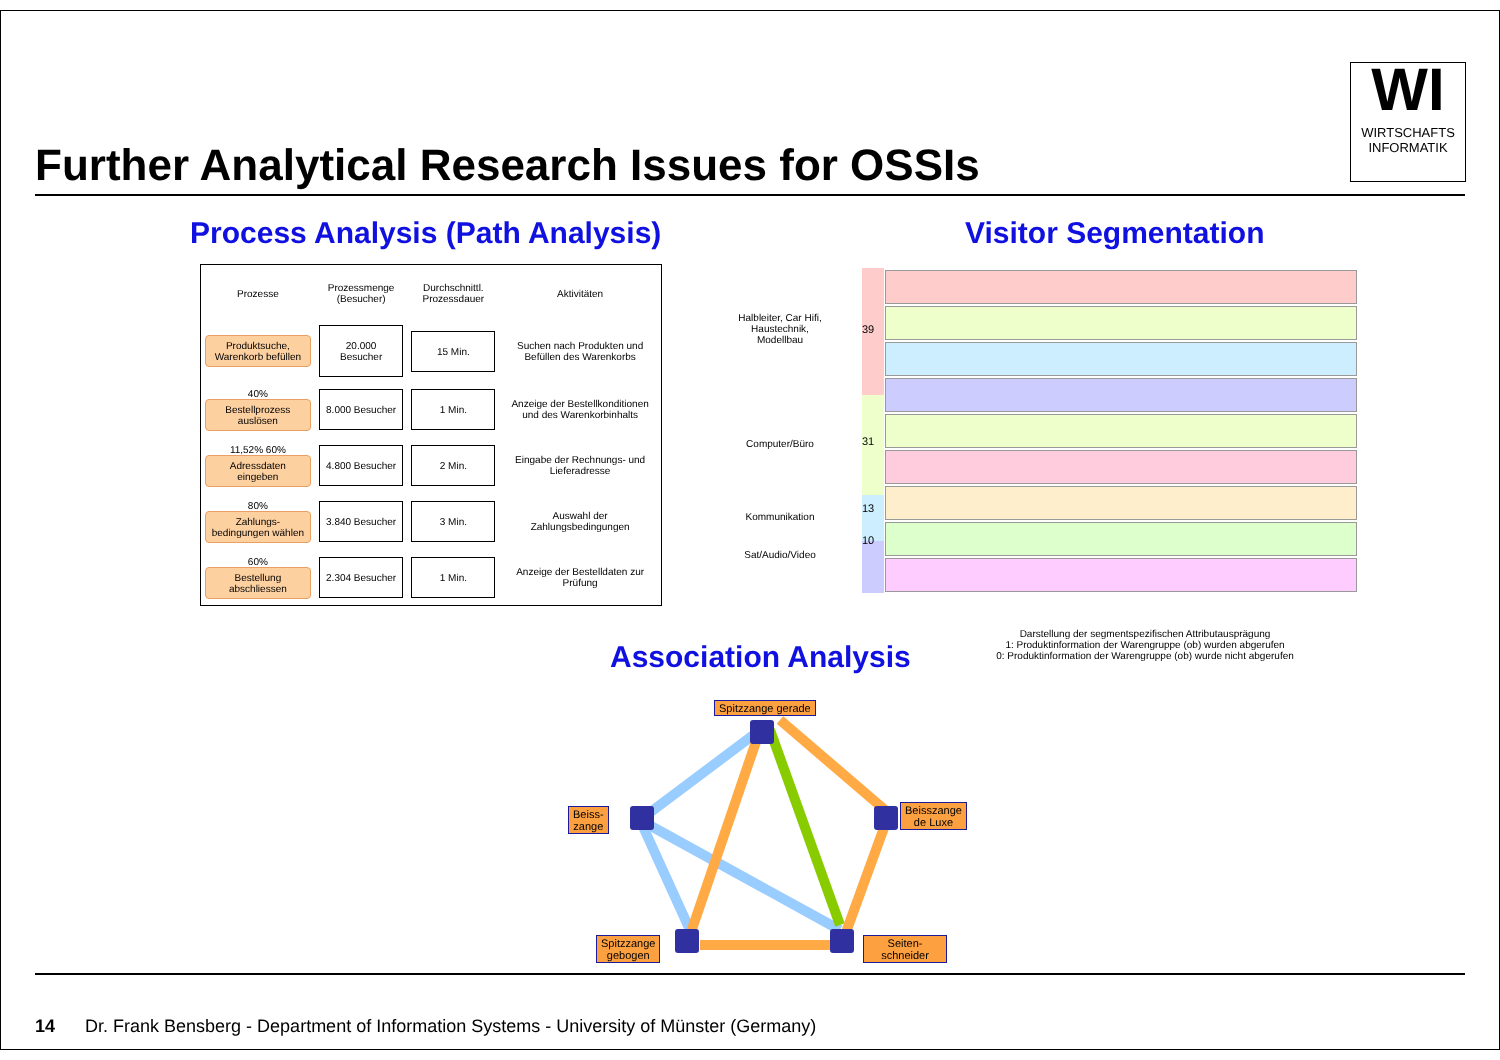WI
WIRTSCHAFTS
INFORMATIK
Further Analytical Research Issues for OSSIs
Process Analysis (Path Analysis)
Visitor Segmentation
| Prozesse | Prozessmenge (Besucher) | Durchschnittl. Prozessdauer | Aktivitäten |
| --- | --- | --- | --- |
| Produktsuche, Warenkorb befüllen | 20.000 Besucher | 15 Min. | Suchen nach Produkten und Befüllen des Warenkorbs |
| 40% Bestellprozess auslösen | 8.000 Besucher | 1 Min. | Anzeige der Bestellkonditionen und des Warenkorbinhalts |
| 11,52% 60% Adressdaten eingeben | 4.800 Besucher | 2 Min. | Eingabe der Rechnungs- und Lieferadresse |
| 80% Zahlungs-bedingungen wählen | 3.840 Besucher | 3 Min. | Auswahl der Zahlungsbedingungen |
| 60% Bestellung abschliessen | 2.304 Besucher | 1 Min. | Anzeige der Bestelldaten zur Prüfung |
Halbleiter, Car Hifi, Haustechnik, Modellbau
Computer/Büro
Kommunikation
Sat/Audio/Video
39
31
13
10
Darstellung der segmentspezifischen Attributausprägung
1: Produktinformation der Warengruppe (ob) wurden abgerufen
0: Produktinformation der Warengruppe (ob) wurde nicht abgerufen
Association Analysis
Spitzzange gerade
Beiss-
zange
Beisszange
de Luxe
Spitzzange
gebogen
Seiten-
schneider
14 Dr. Frank Bensberg - Department of Information Systems - University of Münster (Germany)